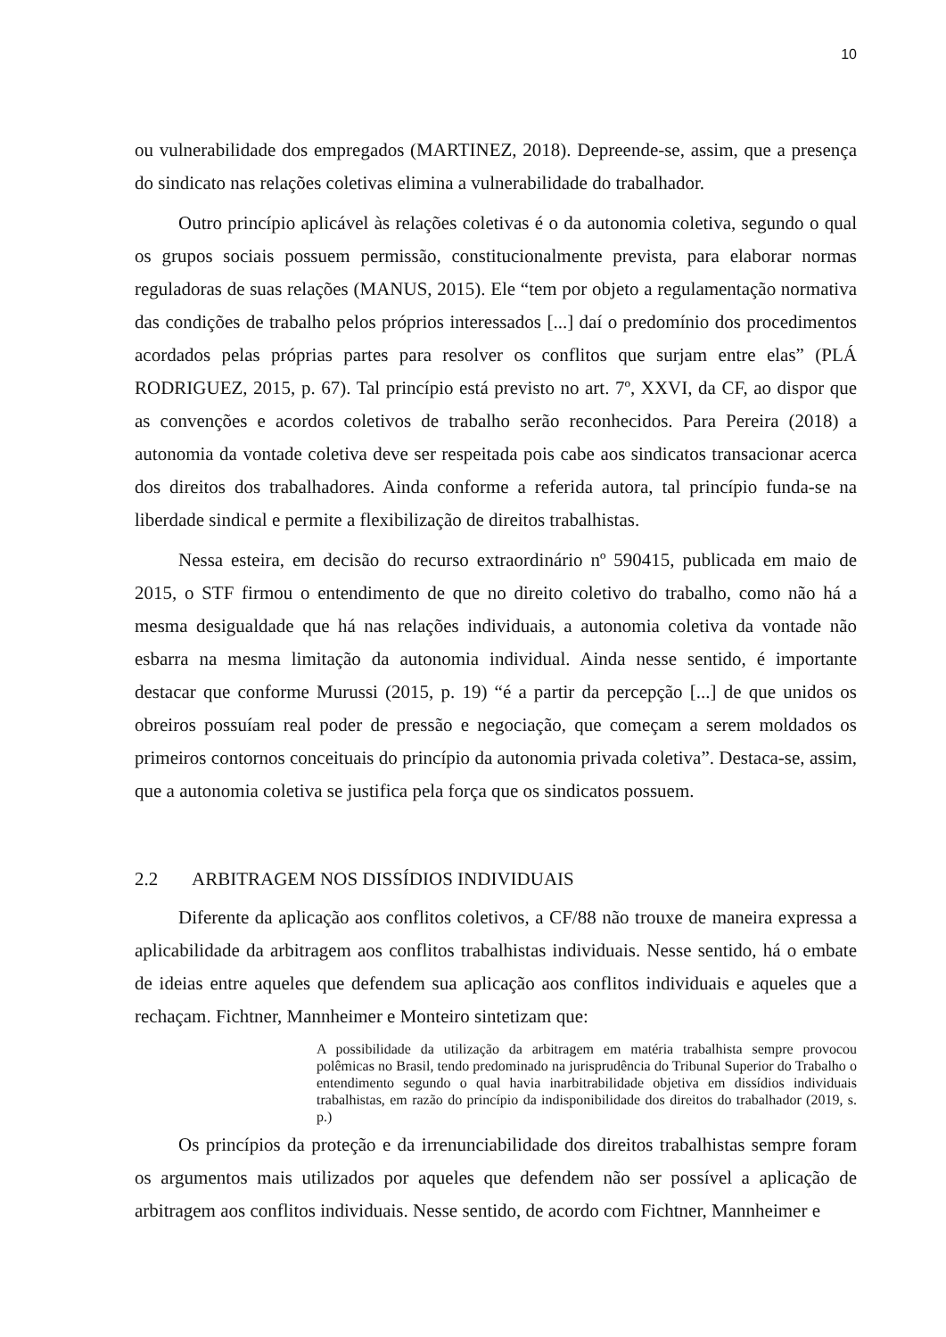10
ou vulnerabilidade dos empregados (MARTINEZ, 2018). Depreende-se, assim, que a presença do sindicato nas relações coletivas elimina a vulnerabilidade do trabalhador.
Outro princípio aplicável às relações coletivas é o da autonomia coletiva, segundo o qual os grupos sociais possuem permissão, constitucionalmente prevista, para elaborar normas reguladoras de suas relações (MANUS, 2015). Ele “tem por objeto a regulamentação normativa das condições de trabalho pelos próprios interessados [...] daí o predomínio dos procedimentos acordados pelas próprias partes para resolver os conflitos que surjam entre elas” (PLÁ RODRIGUEZ, 2015, p. 67). Tal princípio está previsto no art. 7º, XXVI, da CF, ao dispor que as convenções e acordos coletivos de trabalho serão reconhecidos. Para Pereira (2018) a autonomia da vontade coletiva deve ser respeitada pois cabe aos sindicatos transacionar acerca dos direitos dos trabalhadores. Ainda conforme a referida autora, tal princípio funda-se na liberdade sindical e permite a flexibilização de direitos trabalhistas.
Nessa esteira, em decisão do recurso extraordinário nº 590415, publicada em maio de 2015, o STF firmou o entendimento de que no direito coletivo do trabalho, como não há a mesma desigualdade que há nas relações individuais, a autonomia coletiva da vontade não esbarra na mesma limitação da autonomia individual. Ainda nesse sentido, é importante destacar que conforme Murussi (2015, p. 19) “é a partir da percepção [...] de que unidos os obreiros possuíam real poder de pressão e negociação, que começam a serem moldados os primeiros contornos conceituais do princípio da autonomia privada coletiva”. Destaca-se, assim, que a autonomia coletiva se justifica pela força que os sindicatos possuem.
2.2 ARBITRAGEM NOS DISSÍDIOS INDIVIDUAIS
Diferente da aplicação aos conflitos coletivos, a CF/88 não trouxe de maneira expressa a aplicabilidade da arbitragem aos conflitos trabalhistas individuais. Nesse sentido, há o embate de ideias entre aqueles que defendem sua aplicação aos conflitos individuais e aqueles que a rechaçam. Fichtner, Mannheimer e Monteiro sintetizam que:
A possibilidade da utilização da arbitragem em matéria trabalhista sempre provocou polêmicas no Brasil, tendo predominado na jurisprudência do Tribunal Superior do Trabalho o entendimento segundo o qual havia inarbitrabilidade objetiva em dissídios individuais trabalhistas, em razão do princípio da indisponibilidade dos direitos do trabalhador (2019, s. p.)
Os princípios da proteção e da irrenunciabilidade dos direitos trabalhistas sempre foram os argumentos mais utilizados por aqueles que defendem não ser possível a aplicação de arbitragem aos conflitos individuais. Nesse sentido, de acordo com Fichtner, Mannheimer e